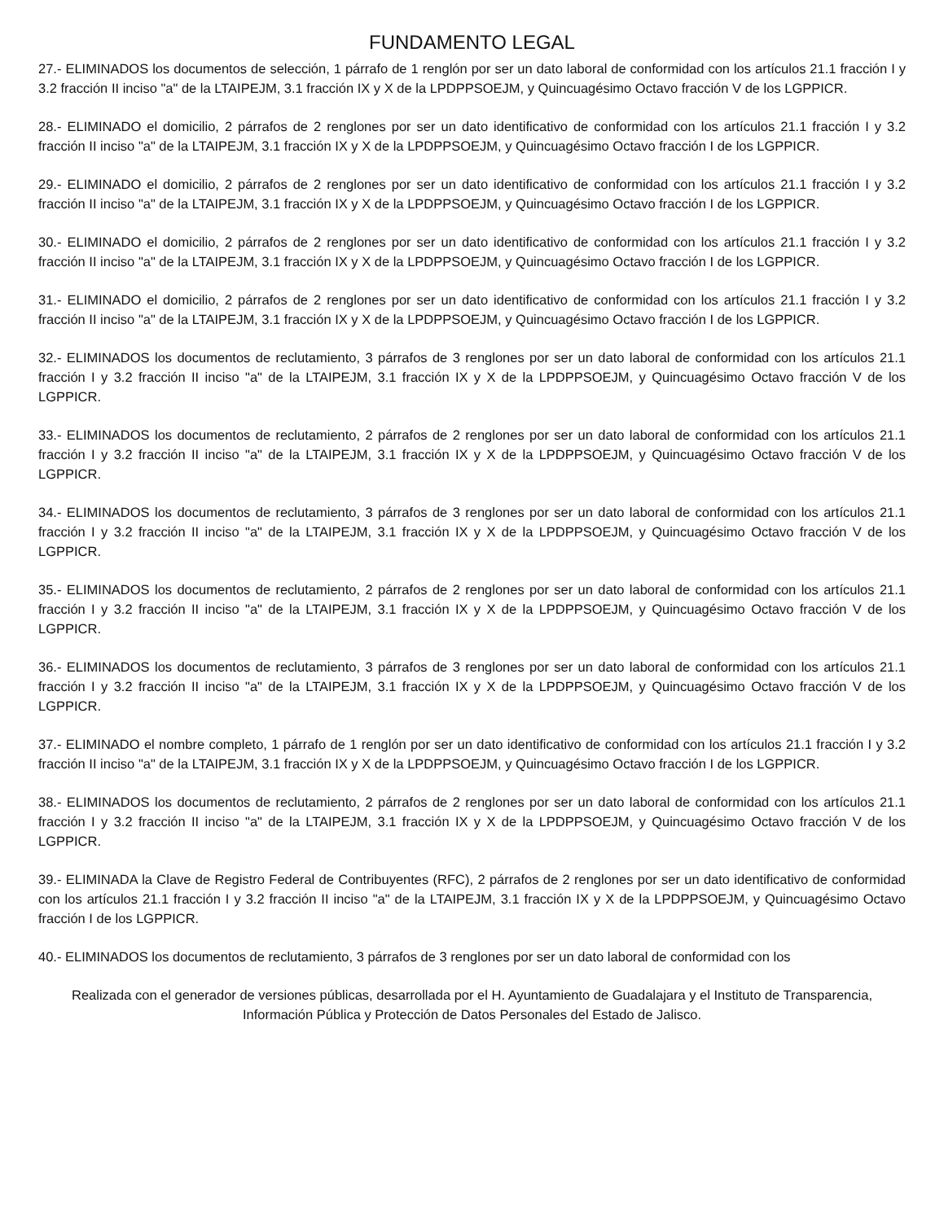FUNDAMENTO LEGAL
27.- ELIMINADOS los documentos de selección, 1 párrafo de 1 renglón por ser un dato laboral de conformidad con los artículos 21.1 fracción I y 3.2 fracción II inciso "a" de la LTAIPEJM, 3.1 fracción IX y X de la LPDPPSOEJM, y Quincuagésimo Octavo fracción V de los LGPPICR.
28.- ELIMINADO el domicilio, 2 párrafos de 2 renglones por ser un dato identificativo de conformidad con los artículos 21.1 fracción I y 3.2 fracción II inciso "a" de la LTAIPEJM, 3.1 fracción IX y X de la LPDPPSOEJM, y Quincuagésimo Octavo fracción I de los LGPPICR.
29.- ELIMINADO el domicilio, 2 párrafos de 2 renglones por ser un dato identificativo de conformidad con los artículos 21.1 fracción I y 3.2 fracción II inciso "a" de la LTAIPEJM, 3.1 fracción IX y X de la LPDPPSOEJM, y Quincuagésimo Octavo fracción I de los LGPPICR.
30.- ELIMINADO el domicilio, 2 párrafos de 2 renglones por ser un dato identificativo de conformidad con los artículos 21.1 fracción I y 3.2 fracción II inciso "a" de la LTAIPEJM, 3.1 fracción IX y X de la LPDPPSOEJM, y Quincuagésimo Octavo fracción I de los LGPPICR.
31.- ELIMINADO el domicilio, 2 párrafos de 2 renglones por ser un dato identificativo de conformidad con los artículos 21.1 fracción I y 3.2 fracción II inciso "a" de la LTAIPEJM, 3.1 fracción IX y X de la LPDPPSOEJM, y Quincuagésimo Octavo fracción I de los LGPPICR.
32.- ELIMINADOS los documentos de reclutamiento, 3 párrafos de 3 renglones por ser un dato laboral de conformidad con los artículos 21.1 fracción I y 3.2 fracción II inciso "a" de la LTAIPEJM, 3.1 fracción IX y X de la LPDPPSOEJM, y Quincuagésimo Octavo fracción V de los LGPPICR.
33.- ELIMINADOS los documentos de reclutamiento, 2 párrafos de 2 renglones por ser un dato laboral de conformidad con los artículos 21.1 fracción I y 3.2 fracción II inciso "a" de la LTAIPEJM, 3.1 fracción IX y X de la LPDPPSOEJM, y Quincuagésimo Octavo fracción V de los LGPPICR.
34.- ELIMINADOS los documentos de reclutamiento, 3 párrafos de 3 renglones por ser un dato laboral de conformidad con los artículos 21.1 fracción I y 3.2 fracción II inciso "a" de la LTAIPEJM, 3.1 fracción IX y X de la LPDPPSOEJM, y Quincuagésimo Octavo fracción V de los LGPPICR.
35.- ELIMINADOS los documentos de reclutamiento, 2 párrafos de 2 renglones por ser un dato laboral de conformidad con los artículos 21.1 fracción I y 3.2 fracción II inciso "a" de la LTAIPEJM, 3.1 fracción IX y X de la LPDPPSOEJM, y Quincuagésimo Octavo fracción V de los LGPPICR.
36.- ELIMINADOS los documentos de reclutamiento, 3 párrafos de 3 renglones por ser un dato laboral de conformidad con los artículos 21.1 fracción I y 3.2 fracción II inciso "a" de la LTAIPEJM, 3.1 fracción IX y X de la LPDPPSOEJM, y Quincuagésimo Octavo fracción V de los LGPPICR.
37.- ELIMINADO el nombre completo, 1 párrafo de 1 renglón por ser un dato identificativo de conformidad con los artículos 21.1 fracción I y 3.2 fracción II inciso "a" de la LTAIPEJM, 3.1 fracción IX y X de la LPDPPSOEJM, y Quincuagésimo Octavo fracción I de los LGPPICR.
38.- ELIMINADOS los documentos de reclutamiento, 2 párrafos de 2 renglones por ser un dato laboral de conformidad con los artículos 21.1 fracción I y 3.2 fracción II inciso "a" de la LTAIPEJM, 3.1 fracción IX y X de la LPDPPSOEJM, y Quincuagésimo Octavo fracción V de los LGPPICR.
39.- ELIMINADA la Clave de Registro Federal de Contribuyentes (RFC), 2 párrafos de 2 renglones por ser un dato identificativo de conformidad con los artículos 21.1 fracción I y 3.2 fracción II inciso "a" de la LTAIPEJM, 3.1 fracción IX y X de la LPDPPSOEJM, y Quincuagésimo Octavo fracción I de los LGPPICR.
40.- ELIMINADOS los documentos de reclutamiento, 3 párrafos de 3 renglones por ser un dato laboral de conformidad con los
Realizada con el generador de versiones públicas, desarrollada por el H. Ayuntamiento de Guadalajara y el Instituto de Transparencia, Información Pública y Protección de Datos Personales del Estado de Jalisco.